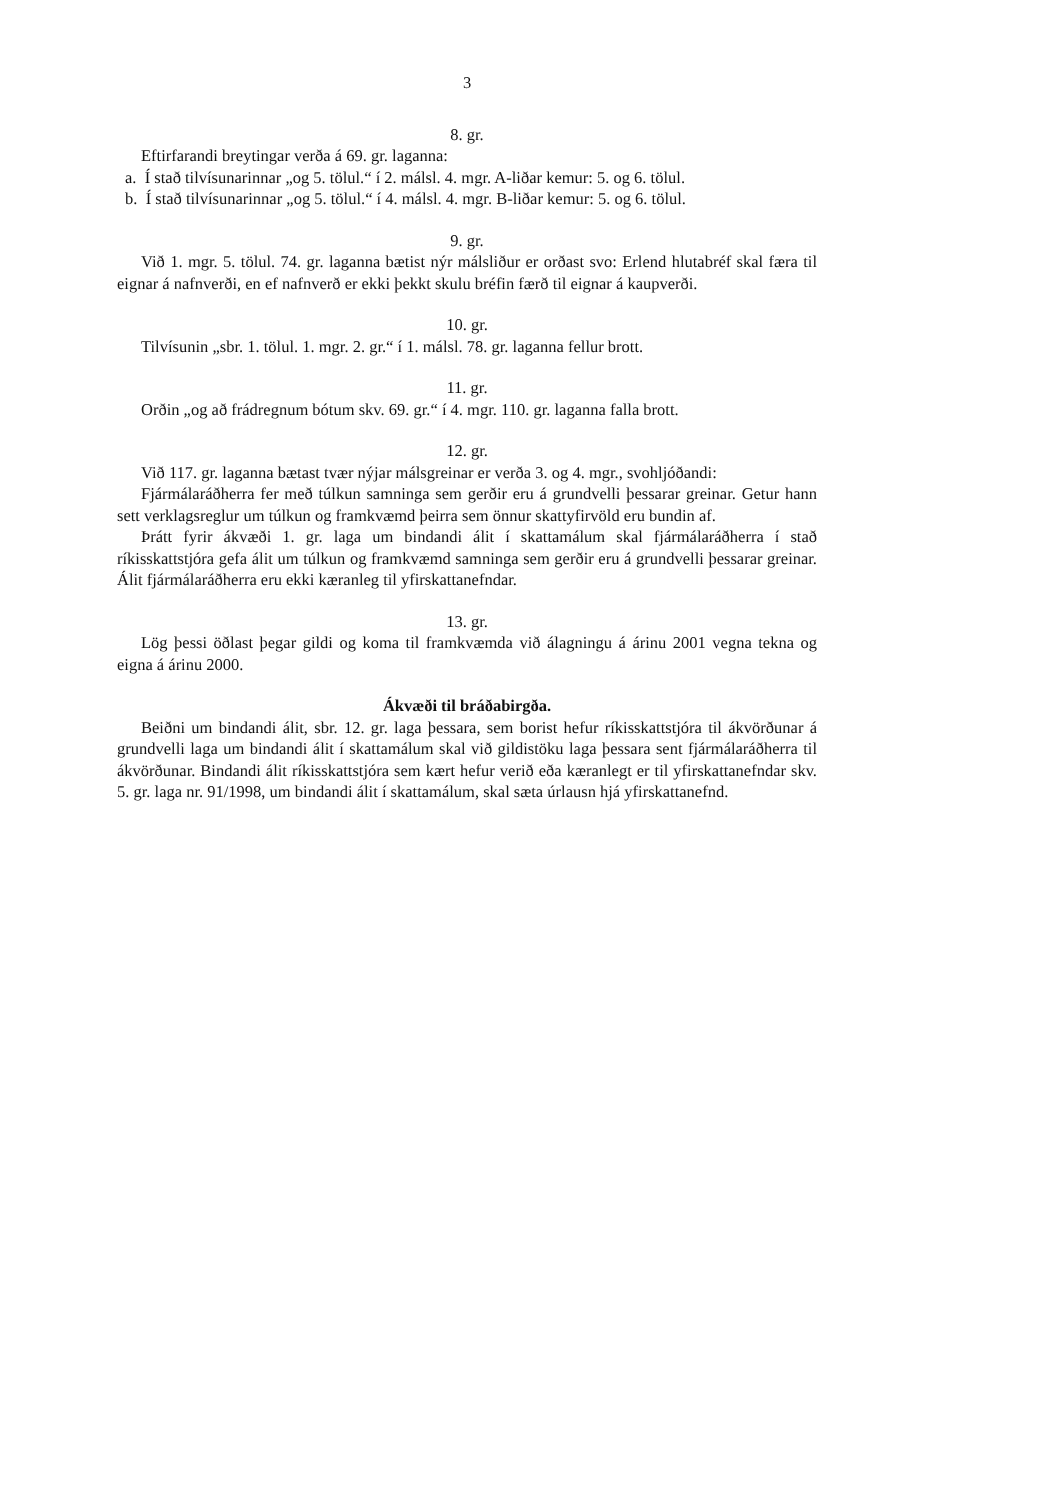3
8. gr.
Eftirfarandi breytingar verða á 69. gr. laganna:
a. Í stað tilvísunarinnar „og 5. tölul.“ í 2. málsl. 4. mgr. A-liðar kemur: 5. og 6. tölul.
b. Í stað tilvísunarinnar „og 5. tölul.“ í 4. málsl. 4. mgr. B-liðar kemur: 5. og 6. tölul.
9. gr.
Við 1. mgr. 5. tölul. 74. gr. laganna bætist nýr málsliður er orðast svo: Erlend hlutabréf skal færa til eignar á nafnverði, en ef nafnverð er ekki þekkt skulu bréfin færð til eignar á kaupverði.
10. gr.
Tilvísunin „sbr. 1. tölul. 1. mgr. 2. gr.“ í 1. málsl. 78. gr. laganna fellur brott.
11. gr.
Orðin „og að frádregnum bótum skv. 69. gr.“ í 4. mgr. 110. gr. laganna falla brott.
12. gr.
Við 117. gr. laganna bætast tvær nýjar málsgreinar er verða 3. og 4. mgr., svohljóðandi:
Fjármálaráðherra fer með túlkun samninga sem gerðir eru á grundvelli þessarar greinar. Getur hann sett verklagsreglur um túlkun og framkvæmd þeirra sem önnur skattyfirvöld eru bundin af.
Þrátt fyrir ákvæði 1. gr. laga um bindandi álit í skattamálum skal fjármálaráðherra í stað ríkisskattstjóra gefa álit um túlkun og framkvæmd samninga sem gerðir eru á grundvelli þessarar greinar. Álit fjármálaráðherra eru ekki kæranleg til yfirskattanefndar.
13. gr.
Lög þessi öðlast þegar gildi og koma til framkvæmda við álagningu á árinu 2001 vegna tekna og eigna á árinu 2000.
Ákvæði til bráðabirgða.
Beiðni um bindandi álit, sbr. 12. gr. laga þessara, sem borist hefur ríkisskattstjóra til ákvörðunar á grundvelli laga um bindandi álit í skattamálum skal við gildistöku laga þessara sent fjármálaráðherra til ákvörðunar. Bindandi álit ríkisskattstjóra sem kært hefur verið eða kæranlegt er til yfirskattanefndar skv. 5. gr. laga nr. 91/1998, um bindandi álit í skattamálum, skal sæta úrlausn hjá yfirskattanefnd.